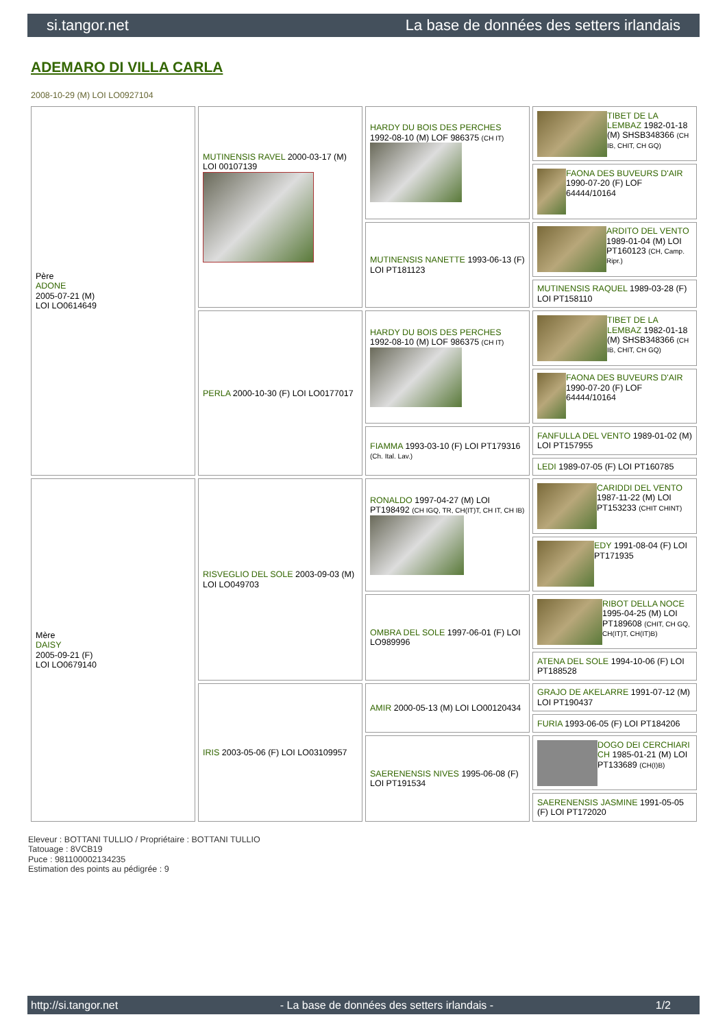si.tangor.net La base de données des setters irlandais
ADEMARO DI VILLA CARLA
2008-10-29 (M) LOI LO0927104
| Père ADONE 2005-07-21 (M) LOI LO0614649 | MUTINENSIS RAVEL 2000-03-17 (M) LOI 00107139 | HARDY DU BOIS DES PERCHES 1992-08-10 (M) LOF 986375 (CH IT) | TIBET DE LA LEMBAZ 1982-01-18 (M) SHSB348366 (CH IB, CHIT, CH GQ) |
| | | | FAONA DES BUVEURS D'AIR 1990-07-20 (F) LOF 64444/10164 |
| | | MUTINENSIS NANETTE 1993-06-13 (F) LOI PT181123 | ARDITO DEL VENTO 1989-01-04 (M) LOI PT160123 (CH, Camp. Ripr.) |
| | | | MUTINENSIS RAQUEL 1989-03-28 (F) LOI PT158110 |
| | PERLA 2000-10-30 (F) LOI LO0177017 | HARDY DU BOIS DES PERCHES 1992-08-10 (M) LOF 986375 (CH IT) | TIBET DE LA LEMBAZ 1982-01-18 (M) SHSB348366 (CH IB, CHIT, CH GQ) |
| | | | FAONA DES BUVEURS D'AIR 1990-07-20 (F) LOF 64444/10164 |
| | | FIAMMA 1993-03-10 (F) LOI PT179316 (Ch. Ital. Lav.) | FANFULLA DEL VENTO 1989-01-02 (M) LOI PT157955 |
| | | | LEDI 1989-07-05 (F) LOI PT160785 |
| Mère DAISY 2005-09-21 (F) LOI LO0679140 | RISVEGLIO DEL SOLE 2003-09-03 (M) LOI LO049703 | RONALDO 1997-04-27 (M) LOI PT198492 (CH IGQ, TR, CH(IT)T, CH IT, CH IB) | CARIDDI DEL VENTO 1987-11-22 (M) LOI PT153233 (CHIT CHINT) |
| | | | EDY 1991-08-04 (F) LOI PT171935 |
| | | OMBRA DEL SOLE 1997-06-01 (F) LOI LO989996 | RIBOT DELLA NOCE 1995-04-25 (M) LOI PT189608 (CHIT, CH GQ, CH(IT)T, CH(IT)B) |
| | | | ATENA DEL SOLE 1994-10-06 (F) LOI PT188528 |
| | IRIS 2003-05-06 (F) LOI LO03109957 | AMIR 2000-05-13 (M) LOI LO00120434 | GRAJO DE AKELARRE 1991-07-12 (M) LOI PT190437 |
| | | | FURIA 1993-06-05 (F) LOI PT184206 |
| | | SAERENENSIS NIVES 1995-06-08 (F) LOI PT191534 | DOGO DEI CERCHIARI CH 1985-01-21 (M) LOI PT133689 (CH(I)B) |
| | | | SAERENENSIS JASMINE 1991-05-05 (F) LOI PT172020 |
Eleveur : BOTTANI TULLIO / Propriétaire : BOTTANI TULLIO
Tatouage : 8VCB19
Puce : 981100002134235
Estimation des points au pédigrée : 9
http://si.tangor.net - La base de données des setters irlandais - 1/2